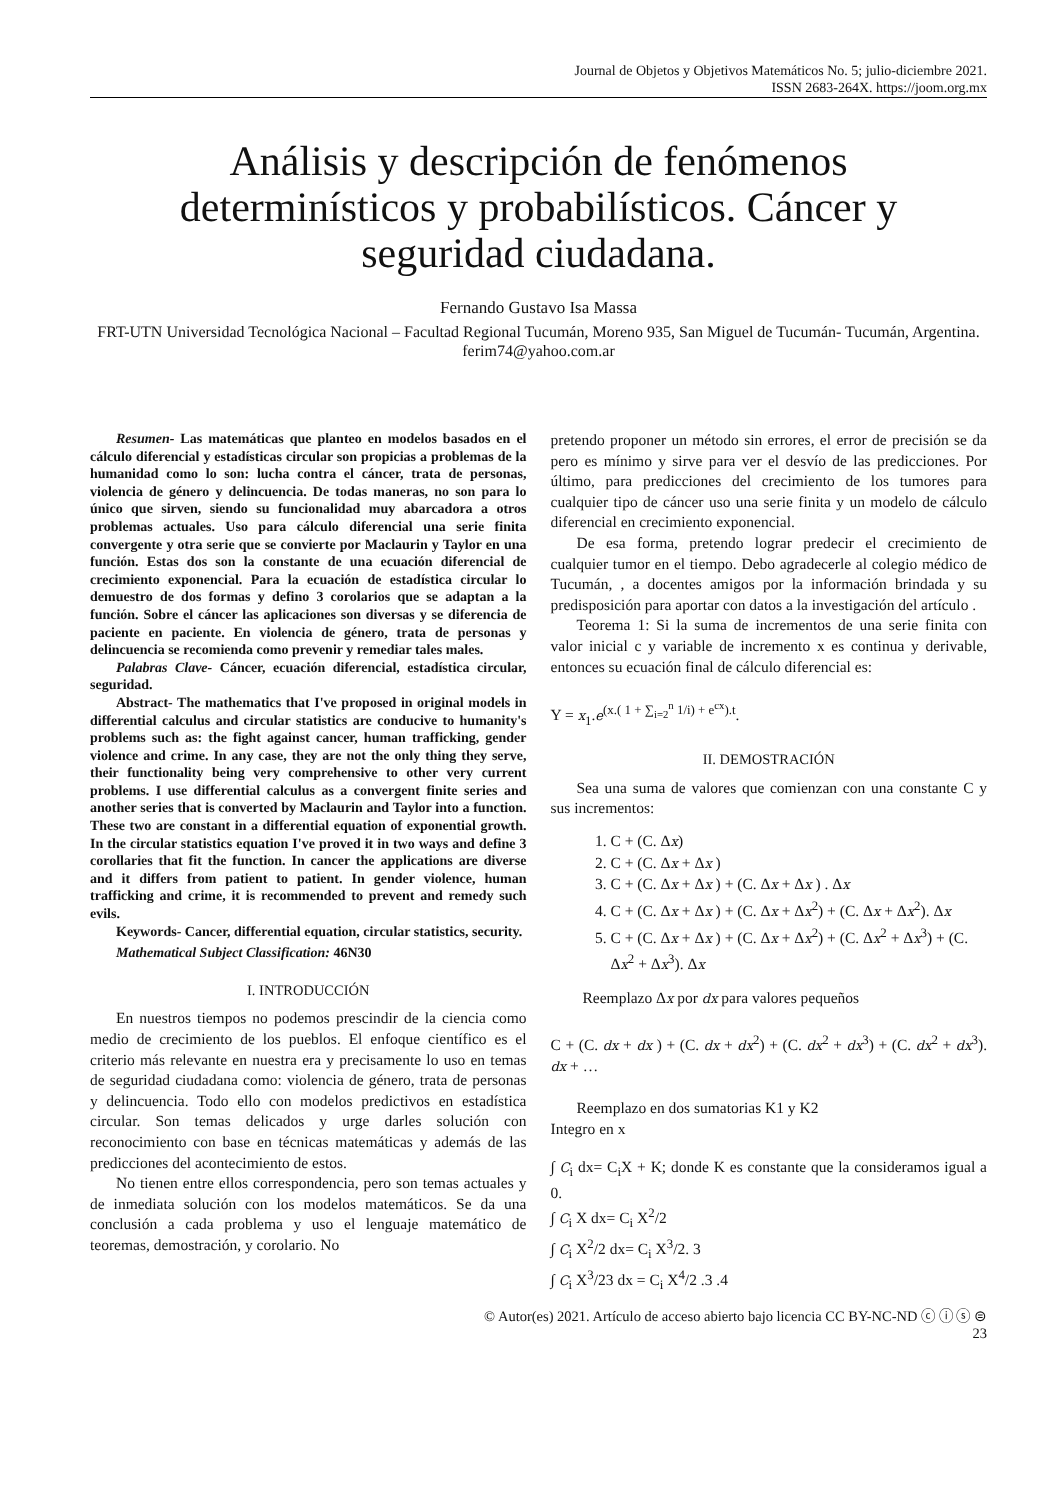Journal de Objetos y Objetivos Matemáticos No. 5; julio-diciembre 2021.
ISSN 2683-264X. https://joom.org.mx
Análisis y descripción de fenómenos determinísticos y probabilísticos. Cáncer y seguridad ciudadana.
Fernando Gustavo Isa Massa
FRT-UTN Universidad Tecnológica Nacional – Facultad Regional Tucumán, Moreno 935, San Miguel de Tucumán- Tucumán, Argentina.
ferim74@yahoo.com.ar
Resumen- Las matemáticas que planteo en modelos basados en el cálculo diferencial y estadísticas circular son propicias a problemas de la humanidad como lo son: lucha contra el cáncer, trata de personas, violencia de género y delincuencia. De todas maneras, no son para lo único que sirven, siendo su funcionalidad muy abarcadora a otros problemas actuales. Uso para cálculo diferencial una serie finita convergente y otra serie que se convierte por Maclaurin y Taylor en una función. Estas dos son la constante de una ecuación diferencial de crecimiento exponencial. Para la ecuación de estadística circular lo demuestro de dos formas y defino 3 corolarios que se adaptan a la función. Sobre el cáncer las aplicaciones son diversas y se diferencia de paciente en paciente. En violencia de género, trata de personas y delincuencia se recomienda como prevenir y remediar tales males.
Palabras Clave- Cáncer, ecuación diferencial, estadística circular, seguridad.
Abstract- The mathematics that I've proposed in original models in differential calculus and circular statistics are conducive to humanity's problems such as: the fight against cancer, human trafficking, gender violence and crime. In any case, they are not the only thing they serve, their functionality being very comprehensive to other very current problems. I use differential calculus as a convergent finite series and another series that is converted by Maclaurin and Taylor into a function. These two are constant in a differential equation of exponential growth. In the circular statistics equation I've proved it in two ways and define 3 corollaries that fit the function. In cancer the applications are diverse and it differs from patient to patient. In gender violence, human trafficking and crime, it is recommended to prevent and remedy such evils.
Keywords- Cancer, differential equation, circular statistics, security.
Mathematical Subject Classification: 46N30
I. INTRODUCCIÓN
En nuestros tiempos no podemos prescindir de la ciencia como medio de crecimiento de los pueblos. El enfoque científico es el criterio más relevante en nuestra era y precisamente lo uso en temas de seguridad ciudadana como: violencia de género, trata de personas y delincuencia. Todo ello con modelos predictivos en estadística circular. Son temas delicados y urge darles solución con reconocimiento con base en técnicas matemáticas y además de las predicciones del acontecimiento de estos.
No tienen entre ellos correspondencia, pero son temas actuales y de inmediata solución con los modelos matemáticos. Se da una conclusión a cada problema y uso el lenguaje matemático de teoremas, demostración, y corolario. No
pretendo proponer un método sin errores, el error de precisión se da pero es mínimo y sirve para ver el desvío de las predicciones. Por último, para predicciones del crecimiento de los tumores para cualquier tipo de cáncer uso una serie finita y un modelo de cálculo diferencial en crecimiento exponencial.
De esa forma, pretendo lograr predecir el crecimiento de cualquier tumor en el tiempo. Debo agradecerle al colegio médico de Tucumán, , a docentes amigos por la información brindada y su predisposición para aportar con datos a la investigación del artículo .
Teorema 1: Si la suma de incrementos de una serie finita con valor inicial c y variable de incremento x es continua y derivable, entonces su ecuación final de cálculo diferencial es:
Y = x<sub>1</sub>.e<sup>(x.( 1 + ∑<sub>i=2</sub><sup>n</sup> 1/i) + e<sup>cx</sup>).t</sup>.
II. DEMOSTRACIÓN
Sea una suma de valores que comienzan con una constante C y sus incrementos:
1. C + (C. Δx)
2. C + (C. Δx + Δx )
3. C + (C. Δx + Δx ) + (C. Δx + Δx ) . Δx
4. C + (C. Δx + Δx ) + (C. Δx + Δx<sup>2</sup>) + (C. Δx + Δx<sup>2</sup>). Δx
5. C + (C. Δx + Δx ) + (C. Δx + Δx<sup>2</sup>) + (C. Δx<sup>2</sup> + Δx<sup>3</sup>) + (C. Δx<sup>2</sup> + Δx<sup>3</sup>). Δx
Reemplazo Δx por dx para valores pequeños
C + (C. dx + dx ) + (C. dx + dx<sup>2</sup>) + (C. dx<sup>2</sup> + dx<sup>3</sup>) + (C. dx<sup>2</sup> + dx<sup>3</sup>). dx + …
Reemplazo en dos sumatorias K1 y K2
Integro en x
∫ C<sub>i</sub> dx= C<sub>i</sub>X + K; donde K es constante que la consideramos igual a 0.
∫ C<sub>i</sub> X dx= C<sub>i</sub> X<sup>2</sup>/2
∫ C<sub>i</sub> X<sup>2</sup>/2 dx= C<sub>i</sub> X<sup>3</sup>/2. 3
∫ C<sub>i</sub> X<sup>3</sup>/23 dx = C<sub>i</sub> X<sup>4</sup>/2 .3 .4
© Autor(es) 2021. Artículo de acceso abierto bajo licencia CC BY-NC-ND ⓒ ⓘ ⓢ ⊜
23